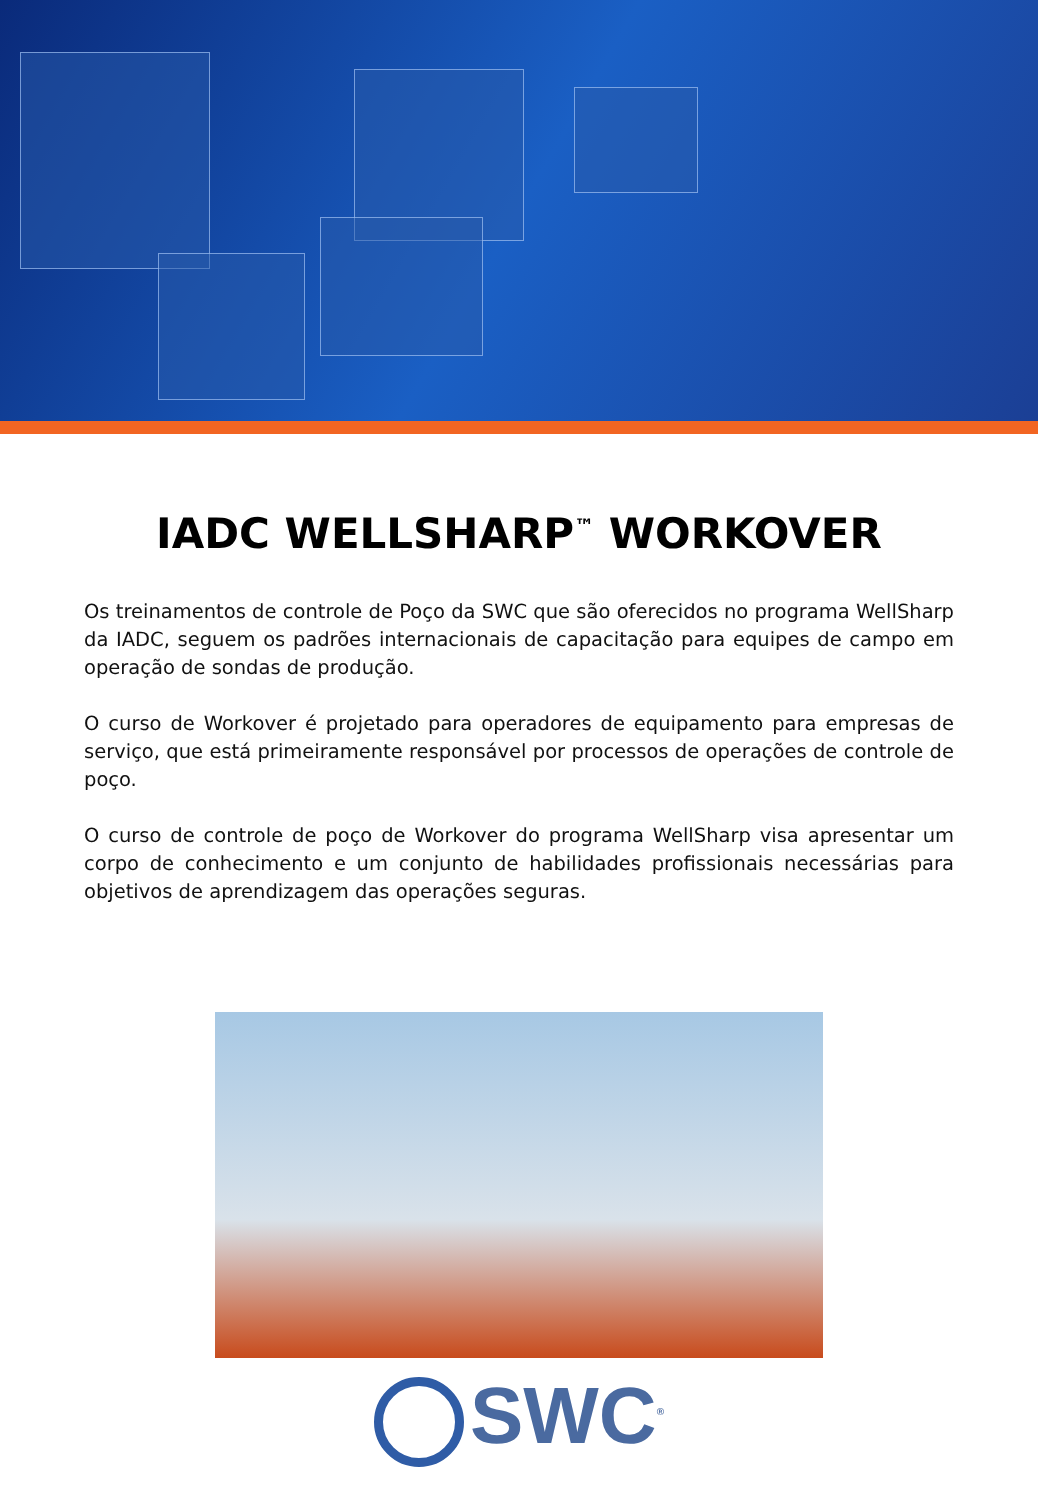IADC WELLSHARP<sup>™</sup> WORKOVER
Os treinamentos de controle de Poço da SWC que são oferecidos no programa WellSharp da IADC, seguem os padrões internacionais de capacitação para equipes de campo em operação de sondas de produção.
O curso de Workover é projetado para operadores de equipamento para empresas de serviço, que está primeiramente responsável por processos de operações de controle de poço.
O curso de controle de poço de Workover do programa WellSharp visa apresentar um corpo de conhecimento e um conjunto de habilidades profissionais necessárias para objetivos de aprendizagem das operações seguras.
SWC<sup>®</sup>